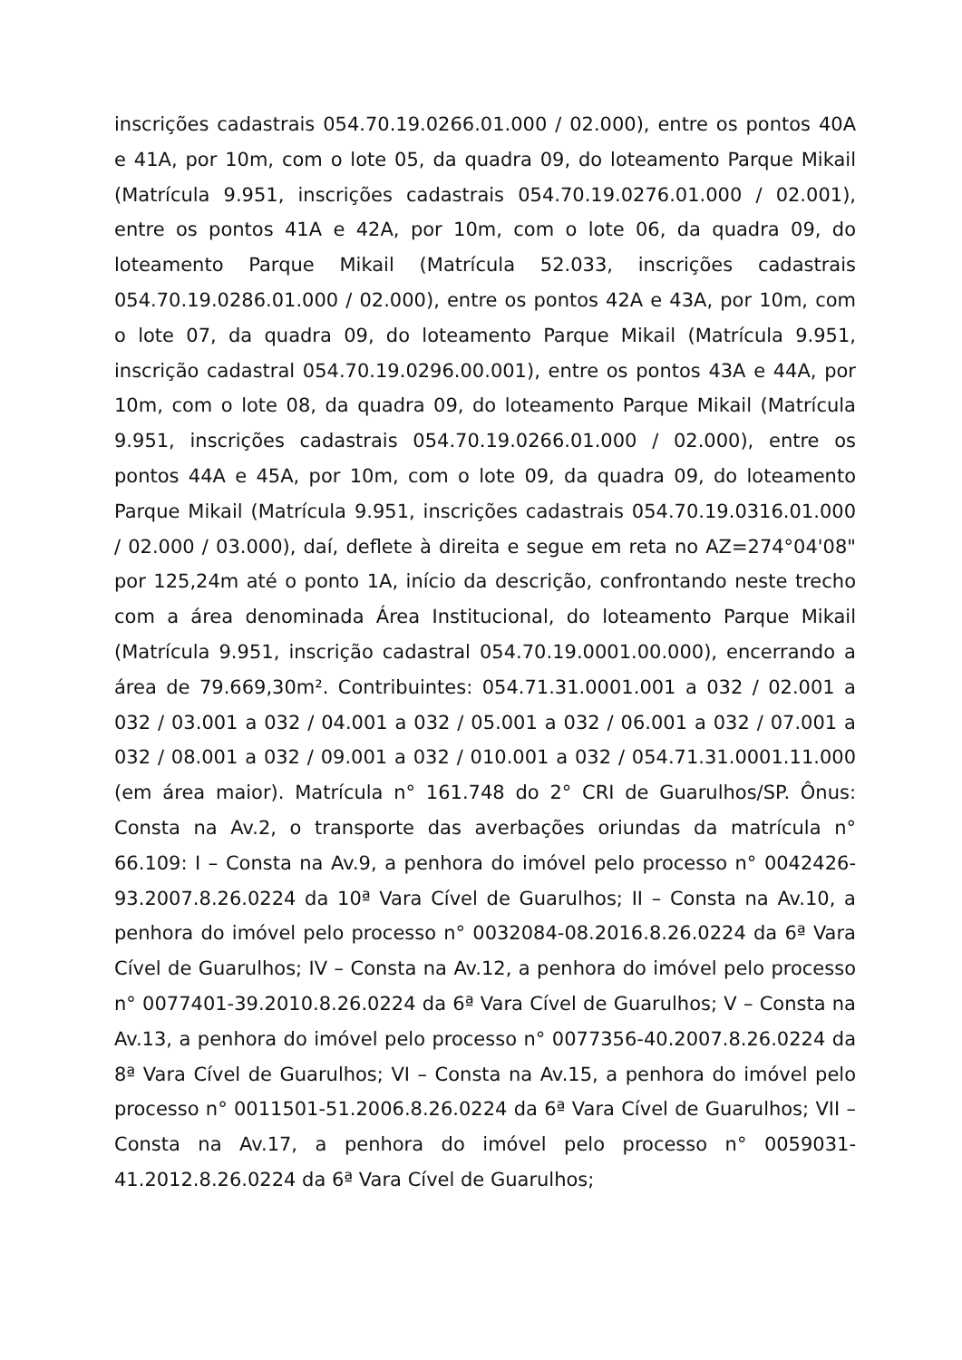inscrições cadastrais 054.70.19.0266.01.000 / 02.000), entre os pontos 40A e 41A, por 10m, com o lote 05, da quadra 09, do loteamento Parque Mikail (Matrícula 9.951, inscrições cadastrais 054.70.19.0276.01.000 / 02.001), entre os pontos 41A e 42A, por 10m, com o lote 06, da quadra 09, do loteamento Parque Mikail (Matrícula 52.033, inscrições cadastrais 054.70.19.0286.01.000 / 02.000), entre os pontos 42A e 43A, por 10m, com o lote 07, da quadra 09, do loteamento Parque Mikail (Matrícula 9.951, inscrição cadastral 054.70.19.0296.00.001), entre os pontos 43A e 44A, por 10m, com o lote 08, da quadra 09, do loteamento Parque Mikail (Matrícula 9.951, inscrições cadastrais 054.70.19.0266.01.000 / 02.000), entre os pontos 44A e 45A, por 10m, com o lote 09, da quadra 09, do loteamento Parque Mikail (Matrícula 9.951, inscrições cadastrais 054.70.19.0316.01.000 / 02.000 / 03.000), daí, deflete à direita e segue em reta no AZ=274°04'08" por 125,24m até o ponto 1A, início da descrição, confrontando neste trecho com a área denominada Área Institucional, do loteamento Parque Mikail (Matrícula 9.951, inscrição cadastral 054.70.19.0001.00.000), encerrando a área de 79.669,30m². Contribuintes: 054.71.31.0001.001 a 032 / 02.001 a 032 / 03.001 a 032 / 04.001 a 032 / 05.001 a 032 / 06.001 a 032 / 07.001 a 032 / 08.001 a 032 / 09.001 a 032 / 010.001 a 032 / 054.71.31.0001.11.000 (em área maior). Matrícula n° 161.748 do 2° CRI de Guarulhos/SP. Ônus: Consta na Av.2, o transporte das averbações oriundas da matrícula n° 66.109: I – Consta na Av.9, a penhora do imóvel pelo processo n° 0042426-93.2007.8.26.0224 da 10ª Vara Cível de Guarulhos; II – Consta na Av.10, a penhora do imóvel pelo processo n° 0032084-08.2016.8.26.0224 da 6ª Vara Cível de Guarulhos; IV – Consta na Av.12, a penhora do imóvel pelo processo n° 0077401-39.2010.8.26.0224 da 6ª Vara Cível de Guarulhos; V – Consta na Av.13, a penhora do imóvel pelo processo n° 0077356-40.2007.8.26.0224 da 8ª Vara Cível de Guarulhos; VI – Consta na Av.15, a penhora do imóvel pelo processo n° 0011501-51.2006.8.26.0224 da 6ª Vara Cível de Guarulhos; VII – Consta na Av.17, a penhora do imóvel pelo processo n° 0059031-41.2012.8.26.0224 da 6ª Vara Cível de Guarulhos;